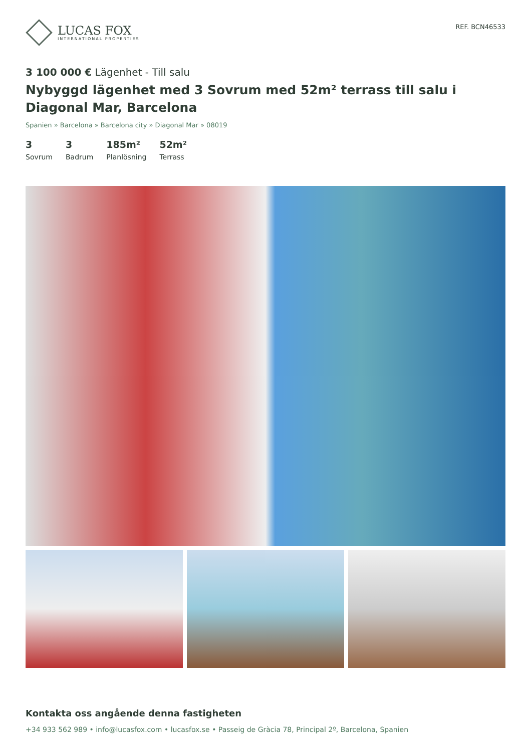LUCAS FOX
INTERNATIONAL PROPERTIES
REF. BCN46533
3 100 000 € Lägenhet - Till salu
Nybyggd lägenhet med 3 Sovrum med 52m² terrass till salu i Diagonal Mar, Barcelona
Spanien » Barcelona » Barcelona city » Diagonal Mar » 08019
3
Sovrum
3
Badrum
185m²
Planlösning
52m²
Terrass
Kontakta oss angående denna fastigheten
+34 933 562 989 • info@lucasfox.com • lucasfox.se • Passeig de Gràcia 78, Principal 2º, Barcelona, Spanien